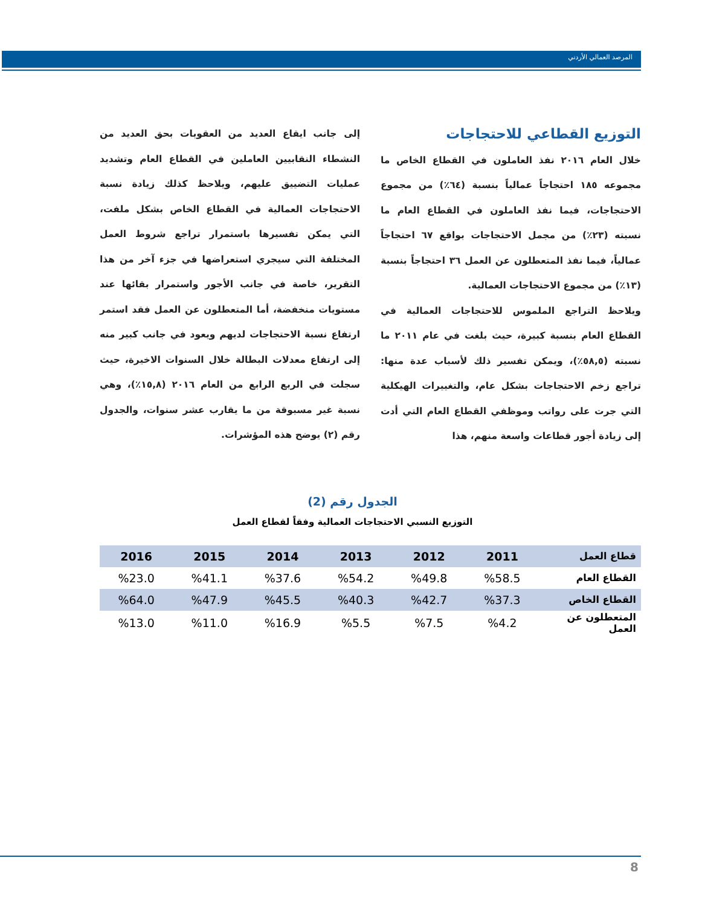المرصد العمالي الأردني
التوزيع القطاعي للاحتجاجات
خلال العام ٢٠١٦ نفذ العاملون في القطاع الخاص ما مجموعه ١٨٥ احتجاجاً عمالياً بنسبة (٦٤٪) من مجموع الاحتجاجات، فيما نفذ العاملون في القطاع العام ما نسبته (٢٣٪) من مجمل الاحتجاجات بواقع ٦٧ احتجاجاً عمالياً، فيما نفذ المتعطلون عن العمل ٣٦ احتجاجاً بنسبة (١٣٪) من مجموع الاحتجاجات العمالية.
ويلاحظ التراجع الملموس للاحتجاجات العمالية في القطاع العام بنسبة كبيرة، حيث بلغت في عام ٢٠١١ ما نسبته (٥٨,٥٪)، ويمكن تفسير ذلك لأسباب عدة منها: تراجع زخم الاحتجاجات بشكل عام، والتغييرات الهيكلية التي جرت على رواتب وموظفي القطاع العام التي أدت إلى زيادة أجور قطاعات واسعة منهم، هذا
إلى جانب ايقاع العديد من العقوبات بحق العديد من النشطاء النقابيين العاملين في القطاع العام وتشديد عمليات التضييق عليهم، ويلاحظ كذلك زيادة نسبة الاحتجاجات العمالية في القطاع الخاص بشكل ملفت، التي يمكن تفسيرها باستمرار تراجع شروط العمل المختلفة التي سيجري استعراضها في جزء آخر من هذا التقرير، خاصة في جانب الأجور واستمرار بقائها عند مستويات منخفضة، أما المتعطلون عن العمل فقد استمر ارتفاع نسبة الاحتجاجات لديهم ويعود في جانب كبير منه إلى ارتفاع معدلات البطالة خلال السنوات الاخيرة، حيث سجلت في الربع الرابع من العام ٢٠١٦ (١٥,٨٪)، وهي نسبة غير مسبوقة من ما يقارب عشر سنوات، والجدول رقم (٢) يوضح هذه المؤشرات.
الجدول رقم (2)
التوزيع النسبي الاحتجاجات العمالية وفقاً لقطاع العمل
| قطاع العمل | 2011 | 2012 | 2013 | 2014 | 2015 | 2016 |
| --- | --- | --- | --- | --- | --- | --- |
| القطاع العام | %58.5 | %49.8 | %54.2 | %37.6 | %41.1 | %23.0 |
| القطاع الخاص | %37.3 | %42.7 | %40.3 | %45.5 | %47.9 | %64.0 |
| المتعطلون عن العمل | %4.2 | %7.5 | %5.5 | %16.9 | %11.0 | %13.0 |
8